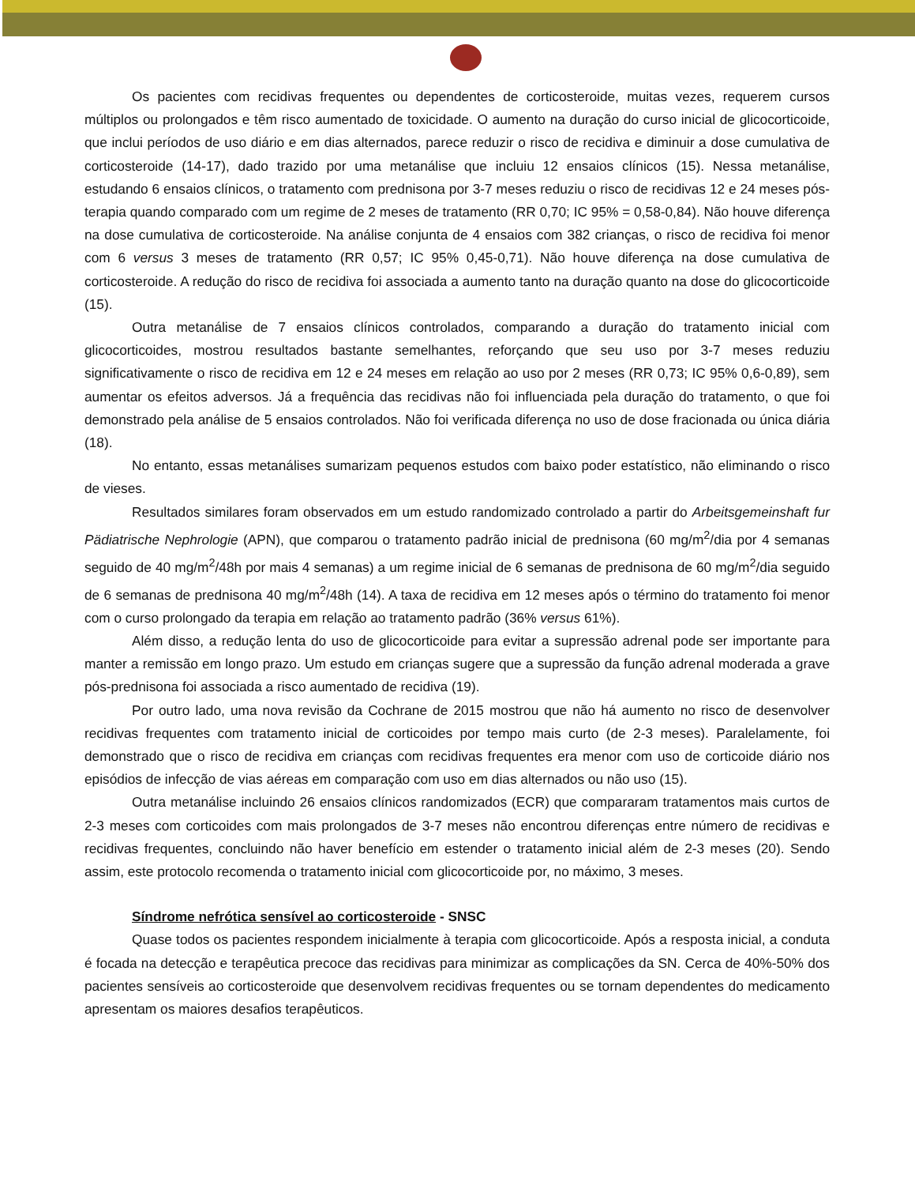Os pacientes com recidivas frequentes ou dependentes de corticosteroide, muitas vezes, requerem cursos múltiplos ou prolongados e têm risco aumentado de toxicidade. O aumento na duração do curso inicial de glicocorticoide, que inclui períodos de uso diário e em dias alternados, parece reduzir o risco de recidiva e diminuir a dose cumulativa de corticosteroide (14-17), dado trazido por uma metanálise que incluiu 12 ensaios clínicos (15). Nessa metanálise, estudando 6 ensaios clínicos, o tratamento com prednisona por 3-7 meses reduziu o risco de recidivas 12 e 24 meses pós-terapia quando comparado com um regime de 2 meses de tratamento (RR 0,70; IC 95% = 0,58-0,84). Não houve diferença na dose cumulativa de corticosteroide. Na análise conjunta de 4 ensaios com 382 crianças, o risco de recidiva foi menor com 6 versus 3 meses de tratamento (RR 0,57; IC 95% 0,45-0,71). Não houve diferença na dose cumulativa de corticosteroide. A redução do risco de recidiva foi associada a aumento tanto na duração quanto na dose do glicocorticoide (15).
Outra metanálise de 7 ensaios clínicos controlados, comparando a duração do tratamento inicial com glicocorticoides, mostrou resultados bastante semelhantes, reforçando que seu uso por 3-7 meses reduziu significativamente o risco de recidiva em 12 e 24 meses em relação ao uso por 2 meses (RR 0,73; IC 95% 0,6-0,89), sem aumentar os efeitos adversos. Já a frequência das recidivas não foi influenciada pela duração do tratamento, o que foi demonstrado pela análise de 5 ensaios controlados. Não foi verificada diferença no uso de dose fracionada ou única diária (18).
No entanto, essas metanálises sumarizam pequenos estudos com baixo poder estatístico, não eliminando o risco de vieses.
Resultados similares foram observados em um estudo randomizado controlado a partir do Arbeitsgemeinshaft fur Pädiatrische Nephrologie (APN), que comparou o tratamento padrão inicial de prednisona (60 mg/m<sup>2</sup>/dia por 4 semanas seguido de 40 mg/m<sup>2</sup>/48h por mais 4 semanas) a um regime inicial de 6 semanas de prednisona de 60 mg/m<sup>2</sup>/dia seguido de 6 semanas de prednisona 40 mg/m<sup>2</sup>/48h (14). A taxa de recidiva em 12 meses após o término do tratamento foi menor com o curso prolongado da terapia em relação ao tratamento padrão (36% versus 61%).
Além disso, a redução lenta do uso de glicocorticoide para evitar a supressão adrenal pode ser importante para manter a remissão em longo prazo. Um estudo em crianças sugere que a supressão da função adrenal moderada a grave pós-prednisona foi associada a risco aumentado de recidiva (19).
Por outro lado, uma nova revisão da Cochrane de 2015 mostrou que não há aumento no risco de desenvolver recidivas frequentes com tratamento inicial de corticoides por tempo mais curto (de 2-3 meses). Paralelamente, foi demonstrado que o risco de recidiva em crianças com recidivas frequentes era menor com uso de corticoide diário nos episódios de infecção de vias aéreas em comparação com uso em dias alternados ou não uso (15).
Outra metanálise incluindo 26 ensaios clínicos randomizados (ECR) que compararam tratamentos mais curtos de 2-3 meses com corticoides com mais prolongados de 3-7 meses não encontrou diferenças entre número de recidivas e recidivas frequentes, concluindo não haver benefício em estender o tratamento inicial além de 2-3 meses (20). Sendo assim, este protocolo recomenda o tratamento inicial com glicocorticoide por, no máximo, 3 meses.
Síndrome nefrótica sensível ao corticosteroide - SNSC
Quase todos os pacientes respondem inicialmente à terapia com glicocorticoide. Após a resposta inicial, a conduta é focada na detecção e terapêutica precoce das recidivas para minimizar as complicações da SN. Cerca de 40%-50% dos pacientes sensíveis ao corticosteroide que desenvolvem recidivas frequentes ou se tornam dependentes do medicamento apresentam os maiores desafios terapêuticos.